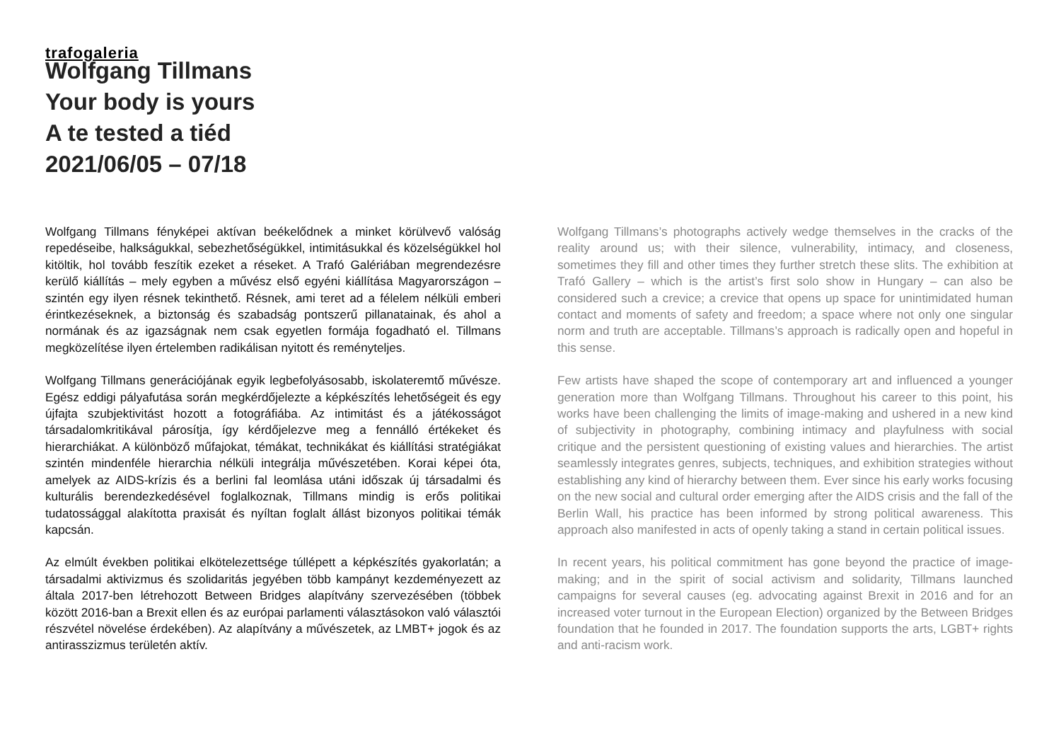trafogaleria
Wolfgang Tillmans
Your body is yours
A te tested a tiéd
2021/06/05 – 07/18
Wolfgang Tillmans fényképei aktívan beékelődnek a minket körülvevő valóság repedéseibe, halkságukkal, sebezhetőségükkel, intimitásukkal és közelségükkel hol kitöltik, hol tovább feszítik ezeket a réseket. A Trafó Galériában megrendezésre kerülő kiállítás – mely egyben a művész első egyéni kiállítása Magyarországon – szintén egy ilyen résnek tekinthető. Résnek, ami teret ad a félelem nélküli emberi érintkezéseknek, a biztonság és szabadság pontszerű pillanatainak, és ahol a normának és az igazságnak nem csak egyetlen formája fogadható el. Tillmans megközelítése ilyen értelemben radikálisan nyitott és reményteljes.
Wolfgang Tillmans generációjának egyik legbefolyásosabb, iskolateremtő művésze. Egész eddigi pályafutása során megkérdőjelezte a képkészítés lehetőségeit és egy újfajta szubjektivitást hozott a fotográfiába. Az intimitást és a játékosságot társadalomkritikával párosítja, így kérdőjelezve meg a fennálló értékeket és hierarchiákat. A különböző műfajokat, témákat, technikákat és kiállítási stratégiákat szintén mindenféle hierarchia nélküli integrálja művészetében. Korai képei óta, amelyek az AIDS-krízis és a berlini fal leomlása utáni időszak új társadalmi és kulturális berendezkedésével foglalkoznak, Tillmans mindig is erős politikai tudatossággal alakította praxisát és nyíltan foglalt állást bizonyos politikai témák kapcsán.
Az elmúlt években politikai elkötelezettsége túllépett a képkészítés gyakorlatán; a társadalmi aktivizmus és szolidaritás jegyében több kampányt kezdeményezett az általa 2017-ben létrehozott Between Bridges alapítvány szervezésében (többek között 2016-ban a Brexit ellen és az európai parlamenti választásokon való választói részvétel növelése érdekében). Az alapítvány a művészetek, az LMBT+ jogok és az antirasszizmus területén aktív.
Wolfgang Tillmans’s photographs actively wedge themselves in the cracks of the reality around us; with their silence, vulnerability, intimacy, and closeness, sometimes they fill and other times they further stretch these slits. The exhibition at Trafó Gallery – which is the artist’s first solo show in Hungary – can also be considered such a crevice; a crevice that opens up space for unintimidated human contact and moments of safety and freedom; a space where not only one singular norm and truth are acceptable. Tillmans’s approach is radically open and hopeful in this sense.
Few artists have shaped the scope of contemporary art and influenced a younger generation more than Wolfgang Tillmans. Throughout his career to this point, his works have been challenging the limits of image-making and ushered in a new kind of subjectivity in photography, combining intimacy and playfulness with social critique and the persistent questioning of existing values and hierarchies. The artist seamlessly integrates genres, subjects, techniques, and exhibition strategies without establishing any kind of hierarchy between them. Ever since his early works focusing on the new social and cultural order emerging after the AIDS crisis and the fall of the Berlin Wall, his practice has been informed by strong political awareness. This approach also manifested in acts of openly taking a stand in certain political issues.
In recent years, his political commitment has gone beyond the practice of image-making; and in the spirit of social activism and solidarity, Tillmans launched campaigns for several causes (eg. advocating against Brexit in 2016 and for an increased voter turnout in the European Election) organized by the Between Bridges foundation that he founded in 2017. The foundation supports the arts, LGBT+ rights and anti-racism work.